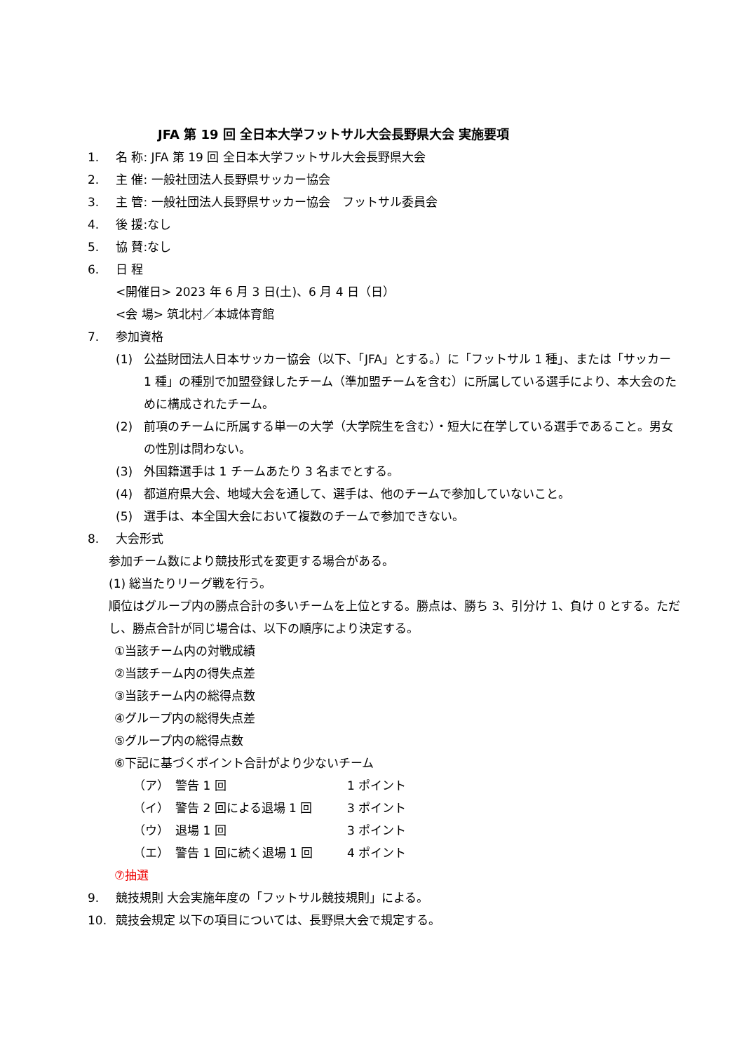JFA 第 19 回 全日本大学フットサル大会長野県大会 実施要項
1. 名 称: JFA 第 19 回 全日本大学フットサル大会長野県大会
2. 主 催: 一般社団法人長野県サッカー協会
3. 主 管: 一般社団法人長野県サッカー協会　フットサル委員会
4. 後 援:なし
5. 協 賛:なし
6. 日 程
<開催日> 2023 年 6 月 3 日(土)、6 月 4 日（日）
<会 場> 筑北村／本城体育館
7. 参加資格
(1) 公益財団法人日本サッカー協会（以下、「JFA」とする。）に「フットサル 1 種」、または「サッカー 1 種」の種別で加盟登録したチーム（準加盟チームを含む）に所属している選手により、本大会のために構成されたチーム。
(2) 前項のチームに所属する単一の大学（大学院生を含む）・短大に在学している選手であること。男女の性別は問わない。
(3) 外国籍選手は 1 チームあたり 3 名までとする。
(4) 都道府県大会、地域大会を通して、選手は、他のチームで参加していないこと。
(5) 選手は、本全国大会において複数のチームで参加できない。
8. 大会形式
参加チーム数により競技形式を変更する場合がある。
(1) 総当たりリーグ戦を行う。
順位はグループ内の勝点合計の多いチームを上位とする。勝点は、勝ち 3、引分け 1、負け 0 とする。ただし、勝点合計が同じ場合は、以下の順序により決定する。
①当該チーム内の対戦成績
②当該チーム内の得失点差
③当該チーム内の総得点数
④グループ内の総得失点差
⑤グループ内の総得点数
⑥下記に基づくポイント合計がより少ないチーム
（ア） 警告 1 回 1 ポイント
（イ） 警告 2 回による退場 1 回 3 ポイント
（ウ） 退場 1 回 3 ポイント
（エ） 警告 1 回に続く退場 1 回 4 ポイント
⑦抽選
9. 競技規則 大会実施年度の「フットサル競技規則」による。
10. 競技会規定 以下の項目については、長野県大会で規定する。